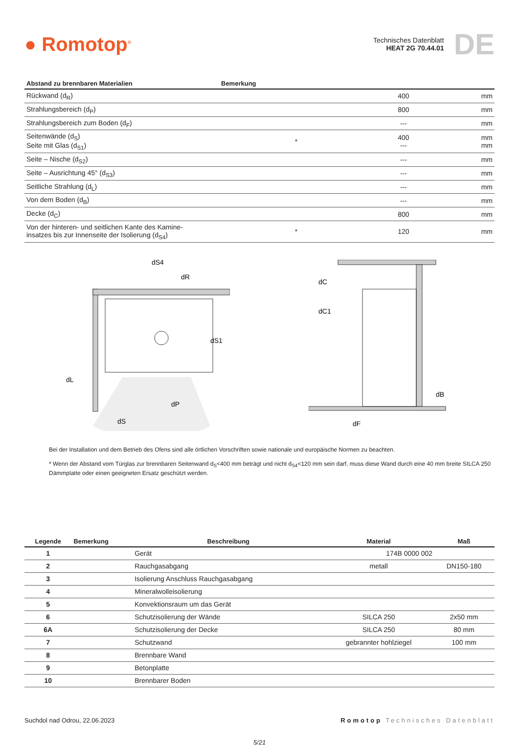● Romotop<sup>®</sup>
Technisches Datenblatt
HEAT 2G 70.44.01
DE
| Abstand zu brennbaren Materialien | Bemerkung | | |
| --- | --- | --- | --- |
| Rückwand (d<sub>R</sub>) | | 400 | mm |
| Strahlungsbereich (d<sub>P</sub>) | | 800 | mm |
| Strahlungsbereich zum Boden (d<sub>F</sub>) | | --- | mm |
| Seitenwände (d<sub>S</sub>) Seite mit Glas (d<sub>S1</sub>) | * | 400 --- | mm mm |
| Seite – Nische (d<sub>S2</sub>) | | --- | mm |
| Seite – Ausrichtung 45° (d<sub>S3</sub>) | | --- | mm |
| Seitliche Strahlung (d<sub>L</sub>) | | --- | mm |
| Von dem Boden (d<sub>B</sub>) | | --- | mm |
| Decke (d<sub>C</sub>) | | 800 | mm |
| Von der hinteren- und seitlichen Kante des Kamine- insatzes bis zur Innenseite der Isolierung (d<sub>S4</sub>) | * | 120 | mm |
dL
dP
dS
dS1
dR
dS4
dC
dC1
dB
dF
Bei der Installation und dem Betrieb des Ofens sind alle örtlichen Vorschriften sowie nationale und europäische Normen zu beachten.
* Wenn der Abstand vom Türglas zur brennbaren Seitenwand d<sub>S</sub><400 mm beträgt und nicht d<sub>S4</sub><120 mm sein darf, muss diese Wand durch eine 40 mm breite SILCA 250 Dämmplatte oder einen geeigneten Ersatz geschützt werden.
| Legende | Bemerkung | Beschreibung | Material | Maß |
| --- | --- | --- | --- | --- |
| 1 | | Gerät | 174B 0000 002 | |
| 2 | | Rauchgasabgang | metall | DN150-180 |
| 3 | | Isolierung Anschluss Rauchgasabgang | | |
| 4 | | Mineralwolleisolierung | | |
| 5 | | Konvektionsraum um das Gerät | | |
| 6 | | Schutzisolierung der Wände | SILCA 250 | 2x50 mm |
| 6A | | Schutzisolierung der Decke | SILCA 250 | 80 mm |
| 7 | | Schutzwand | gebrannter hohlziegel | 100 mm |
| 8 | | Brennbare Wand | | |
| 9 | | Betonplatte | | |
| 10 | | Brennbarer Boden | | |
Suchdol nad Odrou, 22.06.2023 Romotop Technisches Datenblatt
5/21